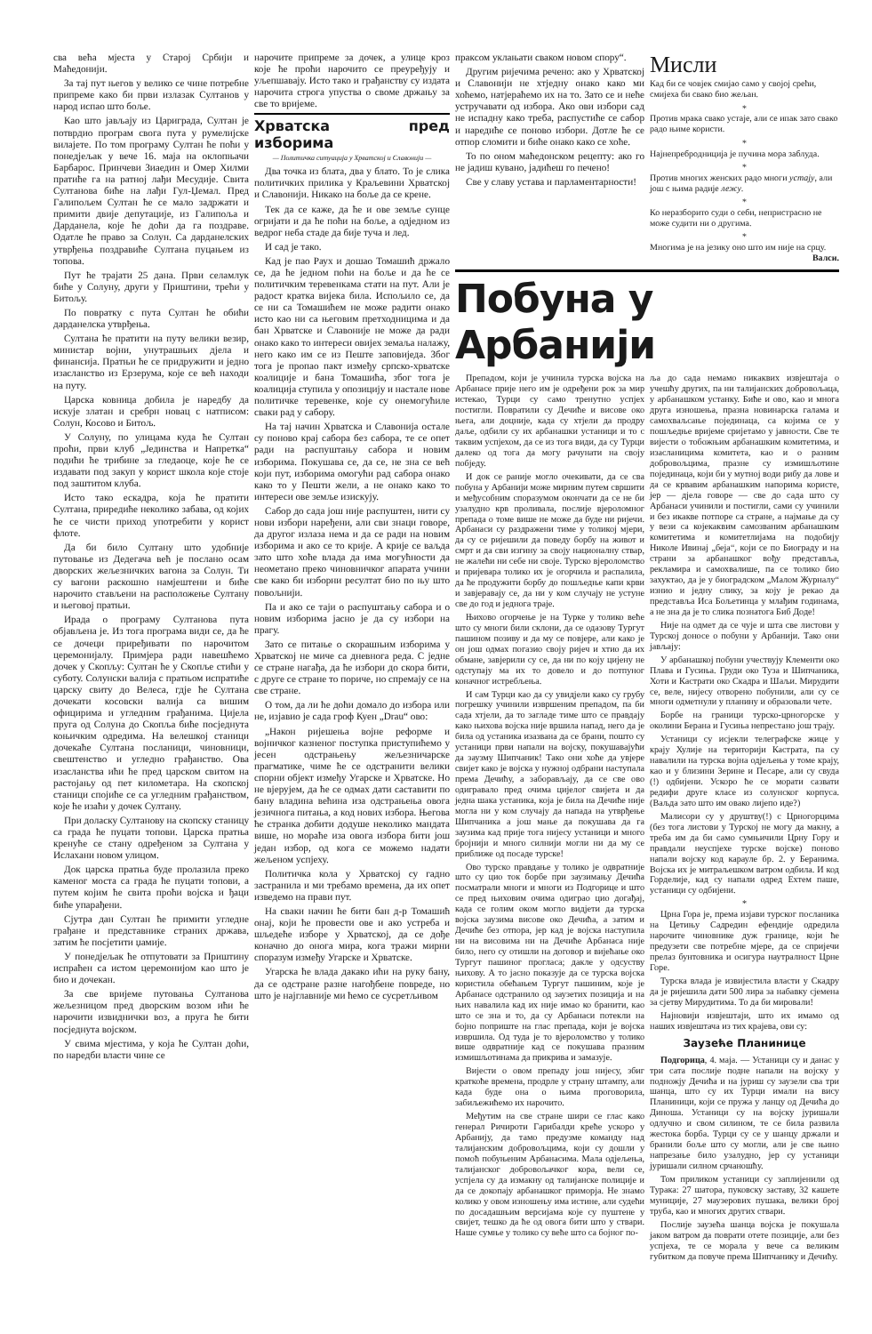сва већа мјеста у Старој Србији и Маћедонији.
За тај пут његов у велико се чине потребне припреме како би први излазак Султанов у народ испао што боље.
Као што јављају из Цариграда, Султан је потврдио програм свога пута у румелијске вилајете. По том програму Султан ће поћи у понедјељак у вече 16. маја на оклопњачи Барбарос. Принчеви Зиаедин и Омер Хилми пратиће га на ратној лађи Месудије. Свита Султанова биће на лађи Гул-Џемал. Пред Галипољем Султан ће се мало задржати и примити двије депутације, из Галипоља и Дарданела, које ће доћи да га поздраве. Одатле ће право за Солун. Са дарданелских утврђења поздравиће Султана пуцањем из топова.
Пут ће трајати 25 дана. Први селамлук биће у Солуну, други у Приштини, трећи у Битољу.
По повратку с пута Султан ће обићи дарданелска утврђења.
Султана ће пратити на путу велики везир, министар војни, унутрашњих дјела и финансија. Пратњи ће се придружити и једно изасланство из Ерзерума, које се већ находи на путу.
Царска ковница добила је наредбу да искује златан и сребрн новац с натписом: Солун, Косово и Битољ.
У Солуну, по улицама куда ће Султан проћи, први клуб „Јединства и Напретка“ подићи ће трибине за гледаоце, које ће се издавати под закуп у корист школа које стоје под заштитом клуба.
Исто тако ескадра, која ће пратити Султана, приредиће неколико забава, од којих ће се чисти приход употребити у корист флоте.
Да би било Султану што удобније путовање из Дедегача већ је послано осам дворских жељезничких вагона за Солун. Ти су вагони раскошно намјештени и биће нарочито стављени на расположење Султану и његовој пратњи.
Ирада о програму Султанова пута објављена је. Из тога програма види се, да ће се дочеци приређивати по нарочитом церемонијалу. Примјера ради навешћемо дочек у Скопљу: Султан ће у Скопље стићи у суботу. Солунски валија с пратњом испратиће царску свиту до Велеса, гдје ће Султана дочекати косовски валија са вишим официрима и угледним грађанима. Цијела пруга од Солуна до Скопља биће посједнута коњичким одредима. На велешкој станици дочекаће Султана посланици, чиновници, свештенство и угледно грађанство. Ова изасланства ићи ће пред царском свитом на растојању од пет километара. На скопској станици спојиће се са угледним грађанством, које ће изаћи у дочек Султану.
При доласку Султанову на скопску станицу са града ће пуцати топови. Царска пратња кренуће се стану одређеном за Султана у Ислахани новом улицом.
Док царска пратња буде пролазила преко каменог моста са града ће пуцати топови, а путем којим ће свита проћи војска и ђаци биће упарађени.
Сјутра дан Султан ће примити угледне грађане и представнике страних држава, затим ће посјетити џамије.
У понедјељак ће отпутовати за Приштину испраћен са истом церемонијом као што је био и дочекан.
За све вријеме путовања Султанова жељезницом пред дворским возом ићи ће нарочити извиднички воз, а пруга ће бити посједнута војском.
У свима мјестима, у која ће Султан доћи, по наредби власти чине се
нарочите припреме за дочек, а улице кроз које ће проћи нарочито се преуређују и уљепшавају. Исто тако и грађанству су издата нарочита строга упуства о своме држању за све то вријеме.
Хрватска пред изборима
— Политичка ситуација у Хрватској и Славонији —
Два точка из блата, два у блато. То је слика политичких прилика у Краљевини Хрватској и Славонији. Никако на боље да се крене.
Тек да се каже, да ће и ове земље сунце огријати и да ће поћи на боље, а одједном из ведрог неба стаде да бије туча и лед.
И сад је тако.
Кад је пао Раух и дошао Томашић држало се, да ће једном поћи на боље и да ће се политичким теревенкама стати на пут. Али је радост кратка вијека била. Испољило се, да се ни са Томашићем не може радити онако исто као ни са његовим претходницима и да бан Хрватске и Славоније не може да ради онако како то интереси овијех земаља налажу, него како им се из Пеште заповиједа. Због тога је пропао пакт између српско-хрватске коалиције и бана Томашића, због тога је коалиција ступила у опозицију и настале нове политичке теревенке, које су онемогућиле сваки рад у сабору.
На тај начин Хрватска и Славонија остале су поново крај сабора без сабора, те се опет ради на распуштању сабора и новим изборима. Покушава се, да се, не зна се већ који пут, изборима омогући рад сабора онако како то у Пешти жели, а не онако како то интереси ове земље изискују.
Сабор до сада још није распуштен, нити су нови избори наређени, али сви знаци говоре, да другог излаза нема и да се ради на новим изборима и ако се то крије. А крије се ваљда зато што хоће влада да има могућности да неометано преко чиновничког апарата учини све како би изборни ресултат био по њу што повољнији.
Па и ако се таји о распуштању сабора и о новим изборима јасно је да су избори на прагу.
Зато се питање о скорашњим изборима у Хрватској не миче са дневнога реда. С једне се стране нагађа, да ће избори до скора бити, с друге се стране то пориче, но спремају се на све стране.
О том, да ли ће доћи домало до избора или не, изјавио је сада гроф Куен „Drau“ ово:
„Након ријешења војне реформе и војничког казненог поступка приступићемо у јесен одстрањењу жељезничарске прагматике, чиме ће се одстранити велики спорни објект између Угарске и Хрватске. Но не вјерујем, да ће се одмах дати саставити по бану владина већина иза одстрањења овога језичнога питања, а код нових избора. Његова ће странка добити додуше неколико мандата више, но мораће иза овога избора бити још један избор, од кога се можемо надати жељеном успјеху.
Политичка кола у Хрватској су гадно застранила и ми требамо времена, да их опет изведемо на прави пут.
На сваки начин ће бити бан д-р Томашић онај, који ће провести ове и ако устреба и шљедеће изборе у Хрватској, да се дође коначно до онога мира, кога тражи мирни споразум између Угарске и Хрватске.
Угарска ће влада дакако ићи на руку бану, да се одстране разне нагођбене повреде, но што је најглавније ми ћемо се сусретљивом
праксом уклањати сваком новом спору“.
Другим ријечима речено: ако у Хрватској и Славонији не хтједну онако како ми хоћемо, натјераћемо их на то. Зато се и неће устручавати од избора. Ако ови избори сад не испадну како треба, распустиће се сабор и наредиће се поново избори. Дотле ће се отпор сломити и биће онако како се хоће.
То по оном маћедонском рецепту: ако го не јадиш кувано, јадићеш го печено!
Све у славу устава и парламентарности!
Мисли
Кад би се човјек смијао само у својој срећи, смијеха би свако био жељан.
*
Против мрака свако устаје, али се ипак зато свако радо њиме користи.
*
Најнепребродниција је пучина мора заблуда.
*
Против многих женских радо многи устају, али још с њима радије лежу.
*
Ко неразборито суди о себи, непристрасно не може судити ни о другима.
*
Многима је на језику оно што им није на срцу. Валси.
Побуна у Арбанији
Препадом, који је учинила турска војска на Арбанасе прије него им је одређени рок за мир истекао, Турци су само тренутно успјех постигли. Повратили су Дечиће и висове око њега, али доцније, када су хтјели да продру даље, одбили су их арбанашки устаници и то с таквим успјехом, да се из тога види, да су Турци далеко од тога да могу рачунати на своју побједу.
И док се раније могло очекивати, да се сва побуна у Арбанији може мирним путем свршити и међусобним споразумом окончати да се не би узалудно крв проливала, послије вјероломног препада о томе више не може да буде ни ријечи. Арбанаси су раздражени тиме у толикој мјери, да су се ријешили да поведу борбу на живот и смрт и да сви изгину за своју националну ствар, не жалећи ни себе ни своје. Турско вјероломство и пријевара толико их је огорчила и распалила, да ће продужити борбу до пошљедње капи крви и завјеравају се, да ни у ком случају не устуне све до год и једнога траје.
Њихово огорчење је на Турке у толико веће што су многи били склони, да се одазову Тургут пашином позиву и да му се повјере, али како је он још одмах погазио своју ријеч и хтио да их обмане, завјерили су се, да ни по коју цијену не одступају ма их то довело и до потпуног коначног истребљења.
И сам Турци као да су увидјели како су грубу погрешку учинили извршеним препадом, па би сада хтјели, да то загладе тиме што се правдају како њихова војска није вршила напад, него да је била од устаника изазвана да се брани, пошто су устаници први напали на војску, покушавајући да заузму Шипчаник! Тако они хоће да увјере свијет како је војска у нужној одбрани наступала према Дечићу, а заборављају, да се све ово одигравало пред очима цијелог свијета и да једна шака устаника, која је била на Дечиће није могла ни у ком случају да напада на утврђење Шипчаника а још мање да покушава да га заузима кад прије тога нијесу устаници и много бројнији и много силнији могли ни да му се приближе од посаде турске!
Ово турско правдање у толико је одвратније што су цио ток борбе при заузимању Дечића посматрали многи и многи из Подгорице и што се пред њиховим очима одиграо цио догађај, када се голим оком могло видјети да турска војска заузима висове око Дечића, а затим и Дечиће без отпора, јер кад је војска наступила ни на висовима ни на Дечиће Арбанаса није било, него су отишли на договор и вијећање око Тургут пашиног прогласа; дакле у одсуству њихову. А то јасно показује да се турска војска користила обећањем Тургут пашиним, које је Арбанасе одстранило од заузетих позиција и на њих навалила кад их није имао ко бранити, као што се зна и то, да су Арбанаси потекли на бојно поприште на глас препада, који је војска извршила. Од туда је то вјероломство у толико више одвратније кад се покушава празним измишљотинама да прикрива и замазује.
Вијести о овом препаду још нијесу, збиг краткоће времена, продрле у страну штампу, али када буде она о њима проговорила, забиљежићемо их нарочито.
Међутим на све стране шири се глас како генерал Ричироти Гарибалди креће ускоро у Арбанију, да тамо предузме команду над талијанским добровољцима, који су дошли у помоћ побуњеним Арбанасима. Мала одјељења, талијанског добровољачког кора, вели се, успјела су да измакну од талијанске полиције и да се докопају арбанашког приморја. Не знамо колико у овом изношењу има истине, али судећи по досадашњим версијама које су пуштене у свијет, тешко да ће од овога бити што у ствари. Наше сумње у толико су веће што са бојног по-
ља до сада немамо никаквих извјештаја о учешћу других, па ни талијанских добровољаца, у арбанашком устанку. Биће и ово, као и многа друга изношења, празна новинарска галама и самохваљсање појединаца, са којима се у пошљедње вријеме сријетамо у јавности. Све те вијести о тобожњим арбанашким комитетима, и изасланицима комитета, као и о разним добровољцима, празне су измишљотине појединаца, који би у мутној води рибу да лове и да се крвавим арбанашким напорима користе, јер — дјела говоре — све до сада што су Арбанаси учинили и постигли, сами су учинили и без икакве потпоре са стране, а најмање да су у вези са којекаквим самозваним арбанашким комитетима и комитетлијама на подобију Николе Ивинај „беја“, који се по Биограду и на страни за арбанашког вођу представља, рекламира и самохвалише, па се толико био захуктао, да је у биоградском „Малом Журналу“ изнио и једну слику, за коју је рекао да представља Иса Бољетинца у млађим годинама, а не зна да је то слика познатога Биб Доде!
Није на одмет да се чује и шта све листови у Турској доносе о побуни у Арбанији. Тако они јављају:
У арбанашкој побуни учествују Клементи око Плава и Гусиња. Груди око Туза и Шипчаника, Хоти и Кастрати око Скадра и Шаљи. Мирудити се, веле, нијесу отворено побунили, али су се многи одметнули у планину и образовали чете.
Борбе на граници турско-црногорске у околини Берана и Гусиња непрестано још трају.
Устаници су исјекли телеграфске жице у крају Хулије на територији Кастрата, па су навалили на турска војна одјељења у томе крају, као и у близини Зерине и Песаре, али су свуда (!) одбијени. Ускоро ће се морати сазвати редифи друге класе из солунског корпуса. (Ваљда зато што им овако лијепо иде?)
Малисори су у друштву(!) с Црногорцима (без тога листови у Турској не могу да макну, а треба им да би само сумњичили Црну Гору и правдали неуспјехе турске војске) поново напали војску код карауле бр. 2. у Беранима. Војска их је митраљешком ватром одбила. И код Горделије, кад су напали одред Ехтем паше, устаници су одбијени.
*
Црна Гора је, према изјави турског посланика на Цетињу Садредин ефендије одредила нарочите чиновнике дуж границе, који ће предузети све потребне мјере, да се спријечи прелаз бунтовника и осигура наутралност Црне Горе.
Турска влада је извијестила власти у Скадру да је ријешила дати 500 лира за набавку сјемена за сјетву Мирудитима. То да би мировали!
Најновији извјештаји, што их имамо од наших извјештача из тих крајева, ови су:
Заузеће Планинице
Подгорица, 4. маја. — Устаници су и данас у три сата послије подне напали на војску у подножју Дечића и на јуриш су заузели сва три шанца, што су их Турци имали на вису Планиници, који се пружа у ланцу од Дечића до Диноша. Устаници су на војску јуришали одлучно и свом силином, те се била развила жестока борба. Турци су се у шанцу држали и бранили боље што су могли, али је све њино напрезање било узалудно, јер су устаници јуришали силном срчаношћу.
Том приликом устаници су заплијенили од Турака: 27 шатора, пуковску заставу, 32 кашете муниције, 27 маузерових пушака, велики број труба, као и многих других ствари.
Послије заузећа шанца војска је покушала јаком ватром да поврати отете позиције, али без успјеха, те се морала у вече са великим губитком да повуче према Шипчанику и Дечићу.